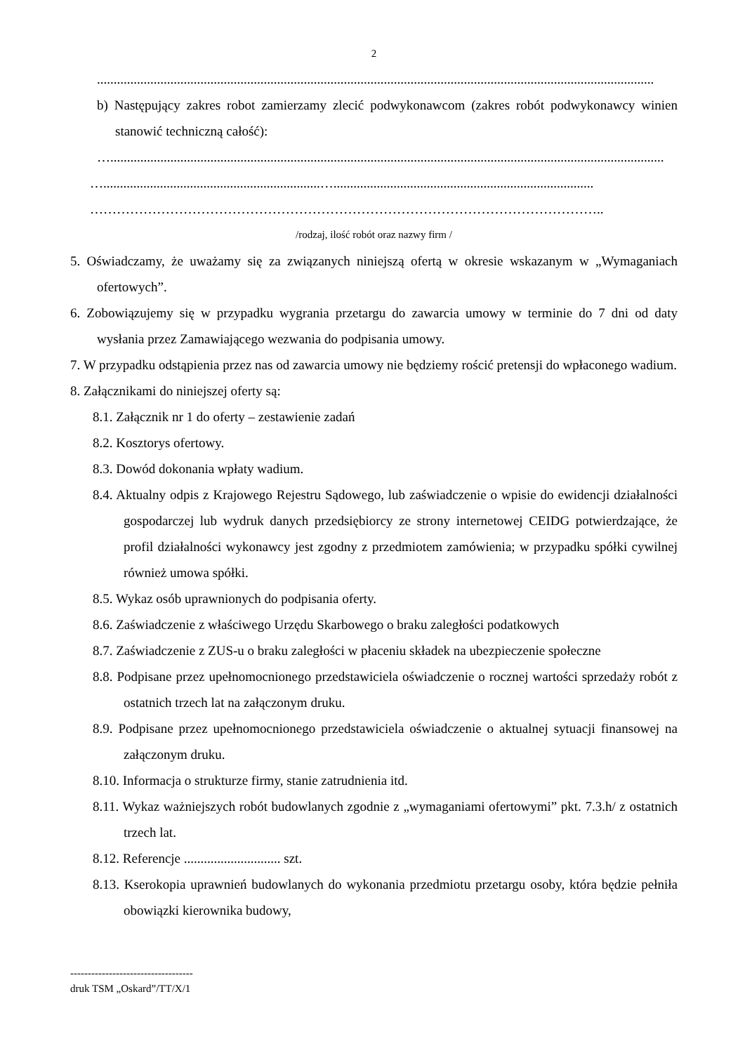2
.......................................................................................................................................................................
b) Następujący zakres robot zamierzamy zlecić podwykonawcom (zakres robót podwykonawcy winien stanowić techniczną całość):
…......................................................................................................................................................................
….................................................................…..............................................................................
……………………………………………………………………………………………………..
/rodzaj, ilość robót oraz nazwy firm /
5. Oświadczamy, że uważamy się za związanych niniejszą ofertą w okresie wskazanym w „Wymaganiach ofertowych”.
6. Zobowiązujemy się w przypadku wygrania przetargu do zawarcia umowy w terminie do 7 dni od daty wysłania przez Zamawiającego wezwania do podpisania umowy.
7. W przypadku odstąpienia przez nas od zawarcia umowy nie będziemy rościć pretensji do wpłaconego wadium.
8. Załącznikami do niniejszej oferty są:
8.1. Załącznik nr 1 do oferty – zestawienie zadań
8.2. Kosztorys ofertowy.
8.3. Dowód dokonania wpłaty wadium.
8.4. Aktualny odpis z Krajowego Rejestru Sądowego, lub zaświadczenie o wpisie do ewidencji działalności gospodarczej lub wydruk danych przedsiębiorcy ze strony internetowej CEIDG potwierdzające, że profil działalności wykonawcy jest zgodny z przedmiotem zamówienia; w przypadku spółki cywilnej również umowa spółki.
8.5. Wykaz osób uprawnionych do podpisania oferty.
8.6. Zaświadczenie z właściwego Urzędu Skarbowego o braku zaległości podatkowych
8.7. Zaświadczenie z ZUS-u o braku zaległości w płaceniu składek na ubezpieczenie społeczne
8.8. Podpisane przez upełnomocnionego przedstawiciela oświadczenie o rocznej wartości sprzedaży robót z ostatnich trzech lat na załączonym druku.
8.9. Podpisane przez upełnomocnionego przedstawiciela oświadczenie o aktualnej sytuacji finansowej na załączonym druku.
8.10. Informacja o strukturze firmy, stanie zatrudnienia itd.
8.11. Wykaz ważniejszych robót budowlanych zgodnie z „wymaganiami ofertowymi” pkt. 7.3.h/ z ostatnich trzech lat.
8.12. Referencje ............................. szt.
8.13. Kserokopia uprawnień budowlanych do wykonania przedmiotu przetargu osoby, która będzie pełniła obowiązki kierownika budowy,
-----------------------------------
druk TSM „Oskard”/TT/X/1